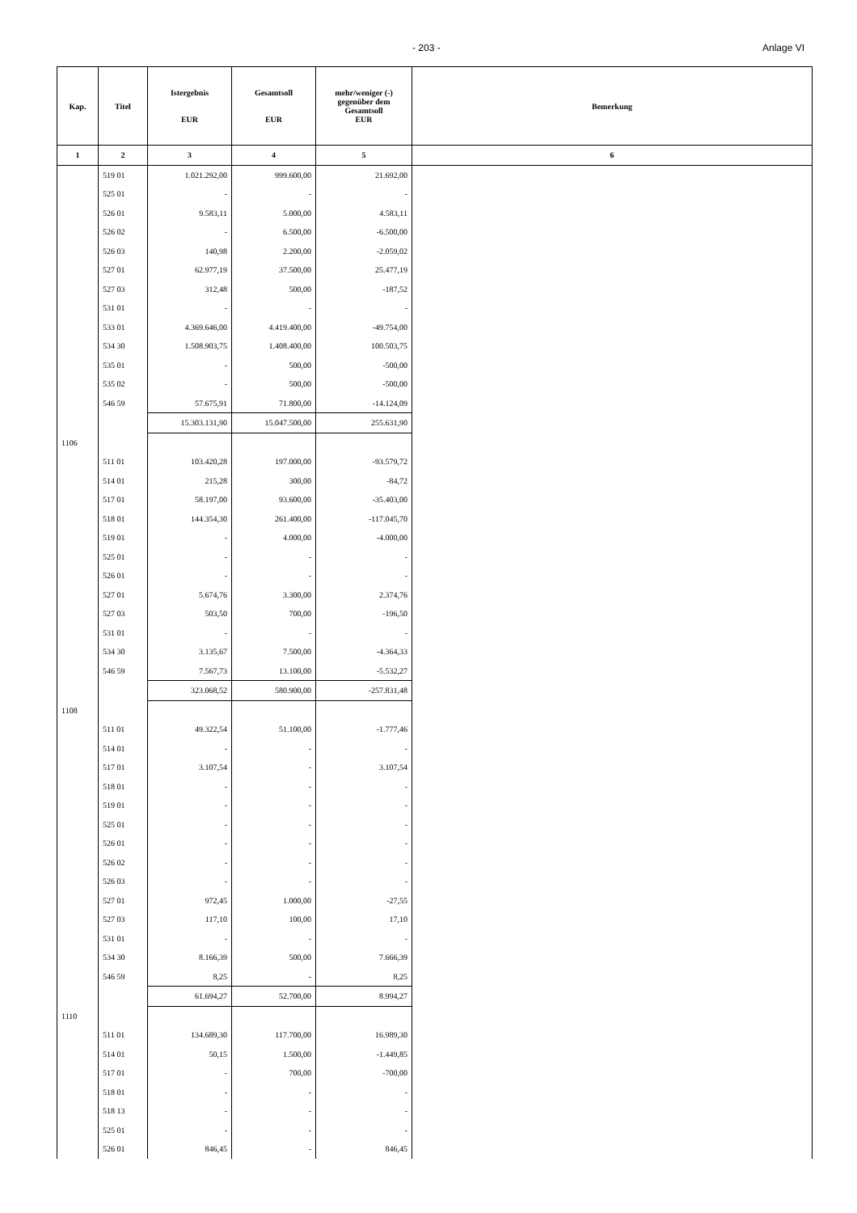- 203 - Anlage VI
| Kap. | Titel | Istergebnis EUR | Gesamtsoll EUR | mehr/weniger (-) gegenüber dem Gesamtsoll EUR | Bemerkung |
| --- | --- | --- | --- | --- | --- |
| 1 | 2 | 3 | 4 | 5 | 6 |
| | 519 01 | 1.021.292,00 | 999.600,00 | 21.692,00 | |
| | 525 01 | - | - | - | |
| | 526 01 | 9.583,11 | 5.000,00 | 4.583,11 | |
| | 526 02 | - | 6.500,00 | -6.500,00 | |
| | 526 03 | 140,98 | 2.200,00 | -2.059,02 | |
| | 527 01 | 62.977,19 | 37.500,00 | 25.477,19 | |
| | 527 03 | 312,48 | 500,00 | -187,52 | |
| | 531 01 | - | - | - | |
| | 533 01 | 4.369.646,00 | 4.419.400,00 | -49.754,00 | |
| | 534 30 | 1.508.903,75 | 1.408.400,00 | 100.503,75 | |
| | 535 01 | - | 500,00 | -500,00 | |
| | 535 02 | - | 500,00 | -500,00 | |
| | 546 59 | 57.675,91 | 71.800,00 | -14.124,09 | |
| | | 15.303.131,90 | 15.047.500,00 | 255.631,90 | |
| 1106 | | | | | |
| | 511 01 | 103.420,28 | 197.000,00 | -93.579,72 | |
| | 514 01 | 215,28 | 300,00 | -84,72 | |
| | 517 01 | 58.197,00 | 93.600,00 | -35.403,00 | |
| | 518 01 | 144.354,30 | 261.400,00 | -117.045,70 | |
| | 519 01 | - | 4.000,00 | -4.000,00 | |
| | 525 01 | - | - | - | |
| | 526 01 | - | - | - | |
| | 527 01 | 5.674,76 | 3.300,00 | 2.374,76 | |
| | 527 03 | 503,50 | 700,00 | -196,50 | |
| | 531 01 | - | - | - | |
| | 534 30 | 3.135,67 | 7.500,00 | -4.364,33 | |
| | 546 59 | 7.567,73 | 13.100,00 | -5.532,27 | |
| | | 323.068,52 | 580.900,00 | -257.831,48 | |
| 1108 | | | | | |
| | 511 01 | 49.322,54 | 51.100,00 | -1.777,46 | |
| | 514 01 | - | - | - | |
| | 517 01 | 3.107,54 | - | 3.107,54 | |
| | 518 01 | - | - | - | |
| | 519 01 | - | - | - | |
| | 525 01 | - | - | - | |
| | 526 01 | - | - | - | |
| | 526 02 | - | - | - | |
| | 526 03 | - | - | - | |
| | 527 01 | 972,45 | 1.000,00 | -27,55 | |
| | 527 03 | 117,10 | 100,00 | 17,10 | |
| | 531 01 | - | - | - | |
| | 534 30 | 8.166,39 | 500,00 | 7.666,39 | |
| | 546 59 | 8,25 | - | 8,25 | |
| | | 61.694,27 | 52.700,00 | 8.994,27 | |
| 1110 | | | | | |
| | 511 01 | 134.689,30 | 117.700,00 | 16.989,30 | |
| | 514 01 | 50,15 | 1.500,00 | -1.449,85 | |
| | 517 01 | - | 700,00 | -700,00 | |
| | 518 01 | - | - | - | |
| | 518 13 | - | - | - | |
| | 525 01 | - | - | - | |
| | 526 01 | 846,45 | - | 846,45 | |